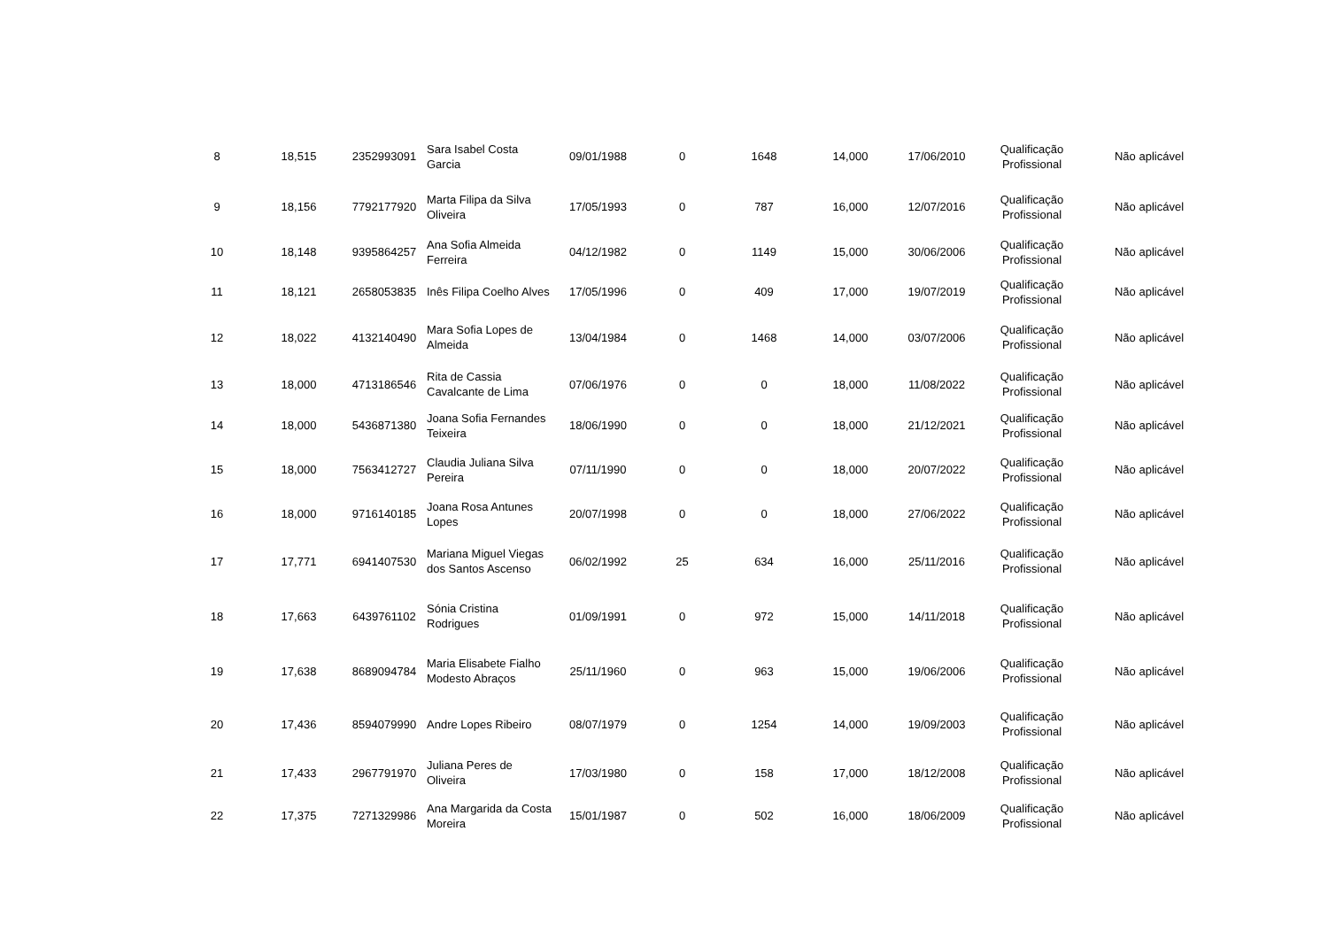| 8 | 18,515 | 2352993091 | Sara Isabel Costa Garcia | 09/01/1988 | 0 | 1648 | 14,000 | 17/06/2010 | Qualificação Profissional | Não aplicável |
| 9 | 18,156 | 7792177920 | Marta Filipa da Silva Oliveira | 17/05/1993 | 0 | 787 | 16,000 | 12/07/2016 | Qualificação Profissional | Não aplicável |
| 10 | 18,148 | 9395864257 | Ana Sofia Almeida Ferreira | 04/12/1982 | 0 | 1149 | 15,000 | 30/06/2006 | Qualificação Profissional | Não aplicável |
| 11 | 18,121 | 2658053835 | Inês Filipa Coelho Alves | 17/05/1996 | 0 | 409 | 17,000 | 19/07/2019 | Qualificação Profissional | Não aplicável |
| 12 | 18,022 | 4132140490 | Mara Sofia Lopes de Almeida | 13/04/1984 | 0 | 1468 | 14,000 | 03/07/2006 | Qualificação Profissional | Não aplicável |
| 13 | 18,000 | 4713186546 | Rita de Cassia Cavalcante de Lima | 07/06/1976 | 0 | 0 | 18,000 | 11/08/2022 | Qualificação Profissional | Não aplicável |
| 14 | 18,000 | 5436871380 | Joana Sofia Fernandes Teixeira | 18/06/1990 | 0 | 0 | 18,000 | 21/12/2021 | Qualificação Profissional | Não aplicável |
| 15 | 18,000 | 7563412727 | Claudia Juliana Silva Pereira | 07/11/1990 | 0 | 0 | 18,000 | 20/07/2022 | Qualificação Profissional | Não aplicável |
| 16 | 18,000 | 9716140185 | Joana Rosa Antunes Lopes | 20/07/1998 | 0 | 0 | 18,000 | 27/06/2022 | Qualificação Profissional | Não aplicável |
| 17 | 17,771 | 6941407530 | Mariana Miguel Viegas dos Santos Ascenso | 06/02/1992 | 25 | 634 | 16,000 | 25/11/2016 | Qualificação Profissional | Não aplicável |
| 18 | 17,663 | 6439761102 | Sónia Cristina Rodrigues | 01/09/1991 | 0 | 972 | 15,000 | 14/11/2018 | Qualificação Profissional | Não aplicável |
| 19 | 17,638 | 8689094784 | Maria Elisabete Fialho Modesto Abraços | 25/11/1960 | 0 | 963 | 15,000 | 19/06/2006 | Qualificação Profissional | Não aplicável |
| 20 | 17,436 | 8594079990 | Andre Lopes Ribeiro | 08/07/1979 | 0 | 1254 | 14,000 | 19/09/2003 | Qualificação Profissional | Não aplicável |
| 21 | 17,433 | 2967791970 | Juliana Peres de Oliveira | 17/03/1980 | 0 | 158 | 17,000 | 18/12/2008 | Qualificação Profissional | Não aplicável |
| 22 | 17,375 | 7271329986 | Ana Margarida da Costa Moreira | 15/01/1987 | 0 | 502 | 16,000 | 18/06/2009 | Qualificação Profissional | Não aplicável |